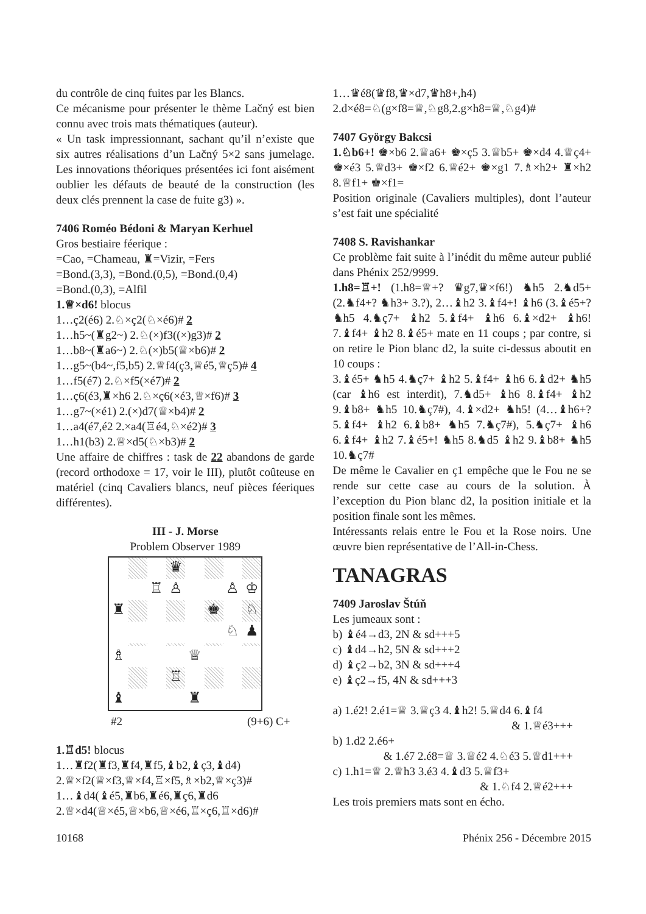du contrôle de cinq fuites par les Blancs.
Ce mécanisme pour présenter le thème Lačný est bien connu avec trois mats thématiques (auteur).
« Un task impressionnant, sachant qu’il n’existe que six autres réalisations d’un Lačný 5×2 sans jumelage. Les innovations théoriques présentées ici font aisément oublier les défauts de beauté de la construction (les deux clés prennent la case de fuite g3) ».
7406 Roméo Bédoni & Maryan Kerhuel
Gros bestiaire féerique :
=Cao, =Chameau, ♜=Vizir, =Fers
=Bond.(3,3), =Bond.(0,5), =Bond.(0,4)
=Bond.(0,3), =Alfil
1.♕×d6! blocus
1…ç2(é6) 2.♘×ç2(♘×é6)# 2
1…h5~(♜g2~) 2.♘(×)f3((×)g3)# 2
1…b8~(♜a6~) 2.♘(×)b5(♕×b6)# 2
1…g5~(b4~,f5,b5) 2.♕f4(ç3,♕é5,♕ç5)# 4
1…f5(é7) 2.♘×f5(×é7)# 2
1…ç6(é3,♜×h6 2.♘×ç6(×é3,♕×f6)# 3
1…g7~(×é1) 2.(×)d7(♕×b4)# 2
1…a4(é7,é2 2.×a4(♖é4,♘×é2)# 3
1…h1(b3) 2.♕×d5(♘×b3)# 2
Une affaire de chiffres : task de 22 abandons de garde (record orthodoxe = 17, voir le III), plutôt coûteuse en matériel (cinq Cavaliers blancs, neuf pièces féeriques différentes).
III - J. Morse
Problem Observer 1989
♛
♖
♙
♙
♔
♜
♚
♘
♘
♟
♗
♕
♖
♝
♜
#2 (9+6) C+
1.♖d5! blocus
1…♜f2(♜f3,♜f4,♜f5,♝b2,♝ç3,♝d4)
2.♕×f2(♕×f3,♕×f4,♖×f5,♗×b2,♕×ç3)#
1…♝d4(♝é5,♜b6,♜é6,♜ç6,♜d6
2.♕×d4(♕×é5,♕×b6,♕×é6,♖×ç6,♖×d6)#
1…♛é8(♛f8,♛×d7,♛h8+,h4)
2.d×é8=♘(g×f8=♕,♘g8,2.g×h8=♕,♘g4)#
7407 György Bakcsi
1.♘b6+! ♚×b6 2.♕a6+ ♚×ç5 3.♕b5+ ♚×d4 4.♕ç4+ ♚×é3 5.♕d3+ ♚×f2 6.♕é2+ ♚×g1 7.♗×h2+ ♜×h2 8.♕f1+ ♚×f1=
Position originale (Cavaliers multiples), dont l’auteur s’est fait une spécialité
7408 S. Ravishankar
Ce problème fait suite à l’inédit du même auteur publié dans Phénix 252/9999.
1.h8=♖+! (1.h8=♕+? ♛g7,♛×f6!) ♞h5 2.♞d5+ (2.♞f4+? ♞h3+ 3.?), 2…♝h2 3.♝f4+! ♝h6 (3.♝é5+? ♞h5 4.♞ç7+ ♝h2 5.♝f4+ ♝h6 6.♝×d2+ ♝h6! 7.♝f4+ ♝h2 8.♝é5+ mate en 11 coups ; par contre, si on retire le Pion blanc d2, la suite ci-dessus aboutit en 10 coups :
3.♝é5+ ♞h5 4.♞ç7+ ♝h2 5.♝f4+ ♝h6 6.♝d2+ ♞h5 (car ♝h6 est interdit), 7.♞d5+ ♝h6 8.♝f4+ ♝h2 9.♝b8+ ♞h5 10.♞ç7#), 4.♝×d2+ ♞h5! (4…♝h6+? 5.♝f4+ ♝h2 6.♝b8+ ♞h5 7.♞ç7#), 5.♞ç7+ ♝h6 6.♝f4+ ♝h2 7.♝é5+! ♞h5 8.♞d5 ♝h2 9.♝b8+ ♞h5 10.♞ç7#
De même le Cavalier en ç1 empêche que le Fou ne se rende sur cette case au cours de la solution. À l’exception du Pion blanc d2, la position initiale et la position finale sont les mêmes.
Intéressants relais entre le Fou et la Rose noirs. Une œuvre bien représentative de l’All-in-Chess.
TANAGRAS
7409 Jaroslav Štúň
Les jumeaux sont :
b) ♝é4→d3, 2N & sd+++5
c) ♝d4→h2, 5N & sd+++2
d) ♝ç2→b2, 3N & sd+++4
e) ♝ç2→f5, 4N & sd+++3
a) 1.é2! 2.é1=♕ 3.♕ç3 4.♝h2! 5.♕d4 6.♝f4
& 1.♕é3+++
b) 1.d2 2.é6+
& 1.é7 2.é8=♕ 3.♕é2 4.♘é3 5.♕d1+++
c) 1.h1=♕ 2.♕h3 3.é3 4.♝d3 5.♕f3+
& 1.♘f4 2.♕é2+++
Les trois premiers mats sont en écho.
10168 Phénix 256 - Décembre 2015